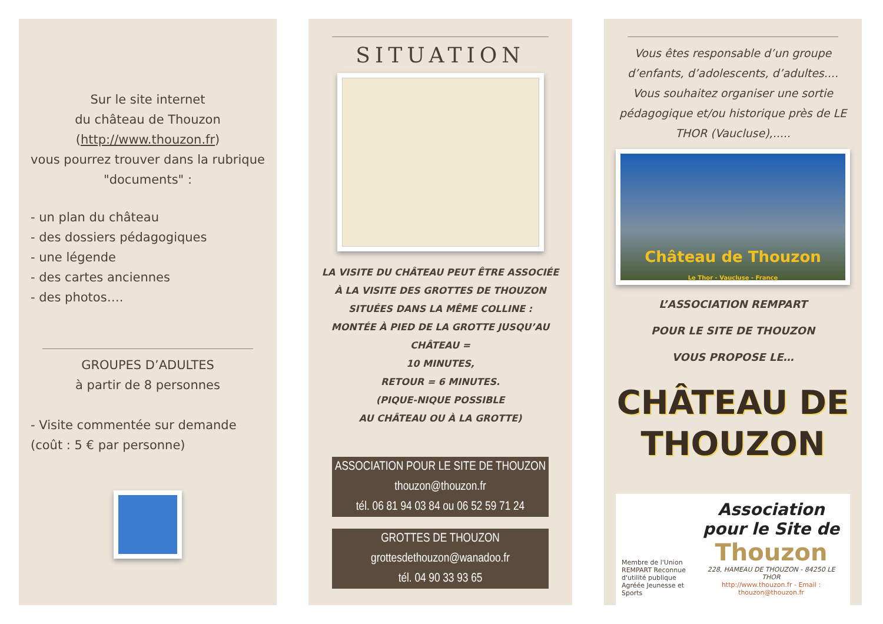Sur le site internet
du château de Thouzon
(http://www.thouzon.fr)
vous pourrez trouver dans la rubrique
"documents" :
- un plan du château
- des dossiers pédagogiques
- une légende
- des cartes anciennes
- des photos….
GROUPES D’ADULTES
à partir de 8 personnes
- Visite commentée sur demande
(coût : 5 € par personne)
SITUATION
LA VISITE DU CHÂTEAU PEUT ÊTRE ASSOCIÉE
À LA VISITE DES GROTTES DE THOUZON
SITUÉES DANS LA MÊME COLLINE :
MONTÉE À PIED DE LA GROTTE JUSQU’AU CHÂTEAU =
10 MINUTES,
RETOUR = 6 MINUTES.
(PIQUE-NIQUE POSSIBLE
AU CHÂTEAU OU À LA GROTTE)
ASSOCIATION POUR LE SITE DE THOUZON
thouzon@thouzon.fr
tél. 06 81 94 03 84 ou 06 52 59 71 24
GROTTES DE THOUZON
grottesdethouzon@wanadoo.fr
tél. 04 90 33 93 65
Vous êtes responsable d’un groupe d’enfants, d’adolescents, d’adultes.... Vous souhaitez organiser une sortie pédagogique et/ou historique près de LE THOR (Vaucluse),.....
Château de Thouzon
Le Thor - Vaucluse - France
L’ASSOCIATION REMPART
POUR LE SITE DE THOUZON
VOUS PROPOSE LE…
CHÂTEAU DE
THOUZON
Membre de l'Union REMPART Reconnue d'utilité publique Agréée Jeunesse et Sports
Association
pour le Site de
Thouzon
228, HAMEAU DE THOUZON - 84250 LE THOR
http://www.thouzon.fr - Email : thouzon@thouzon.fr